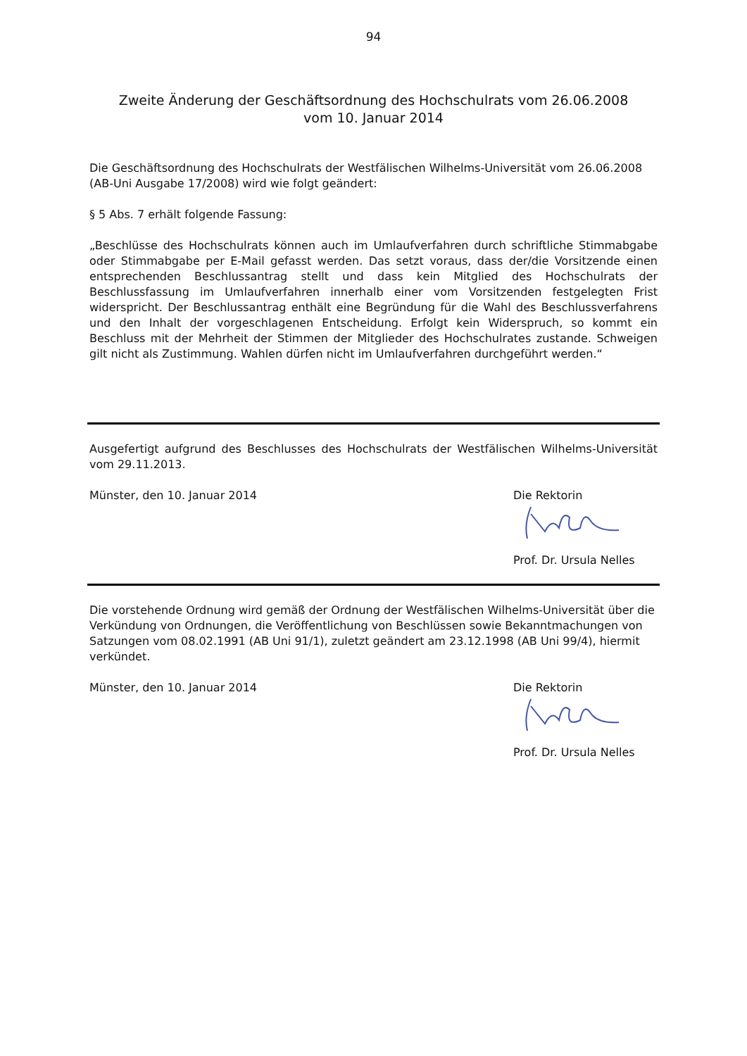94
Zweite Änderung der Geschäftsordnung des Hochschulrats vom 26.06.2008
vom 10. Januar 2014
Die Geschäftsordnung des Hochschulrats der Westfälischen Wilhelms-Universität vom 26.06.2008 (AB-Uni Ausgabe 17/2008) wird wie folgt geändert:
§ 5 Abs. 7 erhält folgende Fassung:
„Beschlüsse des Hochschulrats können auch im Umlaufverfahren durch schriftliche Stimmabgabe oder Stimmabgabe per E-Mail gefasst werden. Das setzt voraus, dass der/die Vorsitzende einen entsprechenden Beschlussantrag stellt und dass kein Mitglied des Hochschulrats der Beschlussfassung im Umlaufverfahren innerhalb einer vom Vorsitzenden festgelegten Frist widerspricht. Der Beschlussantrag enthält eine Begründung für die Wahl des Beschlussverfahrens und den Inhalt der vorgeschlagenen Entscheidung. Erfolgt kein Widerspruch, so kommt ein Beschluss mit der Mehrheit der Stimmen der Mitglieder des Hochschulrates zustande. Schweigen gilt nicht als Zustimmung. Wahlen dürfen nicht im Umlaufverfahren durchgeführt werden.“
Ausgefertigt aufgrund des Beschlusses des Hochschulrats der Westfälischen Wilhelms-Universität vom 29.11.2013.
Münster, den 10. Januar 2014 Die Rektorin
Prof. Dr. Ursula Nelles
Die vorstehende Ordnung wird gemäß der Ordnung der Westfälischen Wilhelms-Universität über die Verkündung von Ordnungen, die Veröffentlichung von Beschlüssen sowie Bekanntmachungen von Satzungen vom 08.02.1991 (AB Uni 91/1), zuletzt geändert am 23.12.1998 (AB Uni 99/4), hiermit verkündet.
Münster, den 10. Januar 2014 Die Rektorin
Prof. Dr. Ursula Nelles